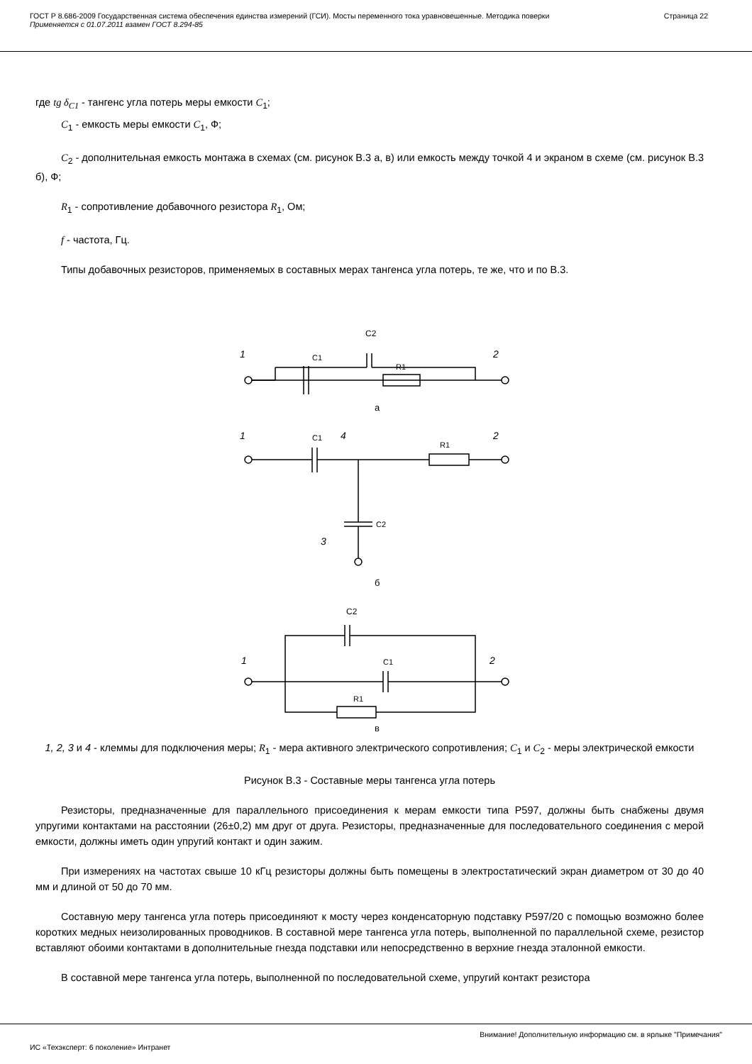ГОСТ Р 8.686-2009 Государственная система обеспечения единства измерений (ГСИ). Мосты переменного тока уравновешенные. Методика поверки
Применяется с 01.07.2011 взамен ГОСТ 8.294-85
Страница 22
где tg δ<sub>C1</sub> - тангенс угла потерь меры емкости C<sub>1</sub>;
C<sub>1</sub> - емкость меры емкости C<sub>1</sub>, Ф;
C<sub>2</sub> - дополнительная емкость монтажа в схемах (см. рисунок В.3 а, в) или емкость между точкой 4 и экраном в схеме (см. рисунок В.3 б), Ф;
R<sub>1</sub> - сопротивление добавочного резистора R<sub>1</sub>, Ом;
f - частота, Гц.
Типы добавочных резисторов, применяемых в составных мерах тангенса угла потерь, те же, что и по В.3.
C2
C1
R1
1
2
а
C1
4
R1
1
2
C2
3
б
C2
C1
R1
1
2
в
1, 2, 3 и 4 - клеммы для подключения меры; R<sub>1</sub> - мера активного электрического сопротивления; C<sub>1</sub> и C<sub>2</sub> - меры электрической емкости
Рисунок В.3 - Составные меры тангенса угла потерь
Резисторы, предназначенные для параллельного присоединения к мерам емкости типа Р597, должны быть снабжены двумя упругими контактами на расстоянии (26±0,2) мм друг от друга. Резисторы, предназначенные для последовательного соединения с мерой емкости, должны иметь один упругий контакт и один зажим.
При измерениях на частотах свыше 10 кГц резисторы должны быть помещены в электростатический экран диаметром от 30 до 40 мм и длиной от 50 до 70 мм.
Составную меру тангенса угла потерь присоединяют к мосту через конденсаторную подставку Р597/20 с помощью возможно более коротких медных неизолированных проводников. В составной мере тангенса угла потерь, выполненной по параллельной схеме, резистор вставляют обоими контактами в дополнительные гнезда подставки или непосредственно в верхние гнезда эталонной емкости.
В составной мере тангенса угла потерь, выполненной по последовательной схеме, упругий контакт резистора
Внимание! Дополнительную информацию см. в ярлыке "Примечания"
ИС «Техэксперт: 6 поколение» Интранет